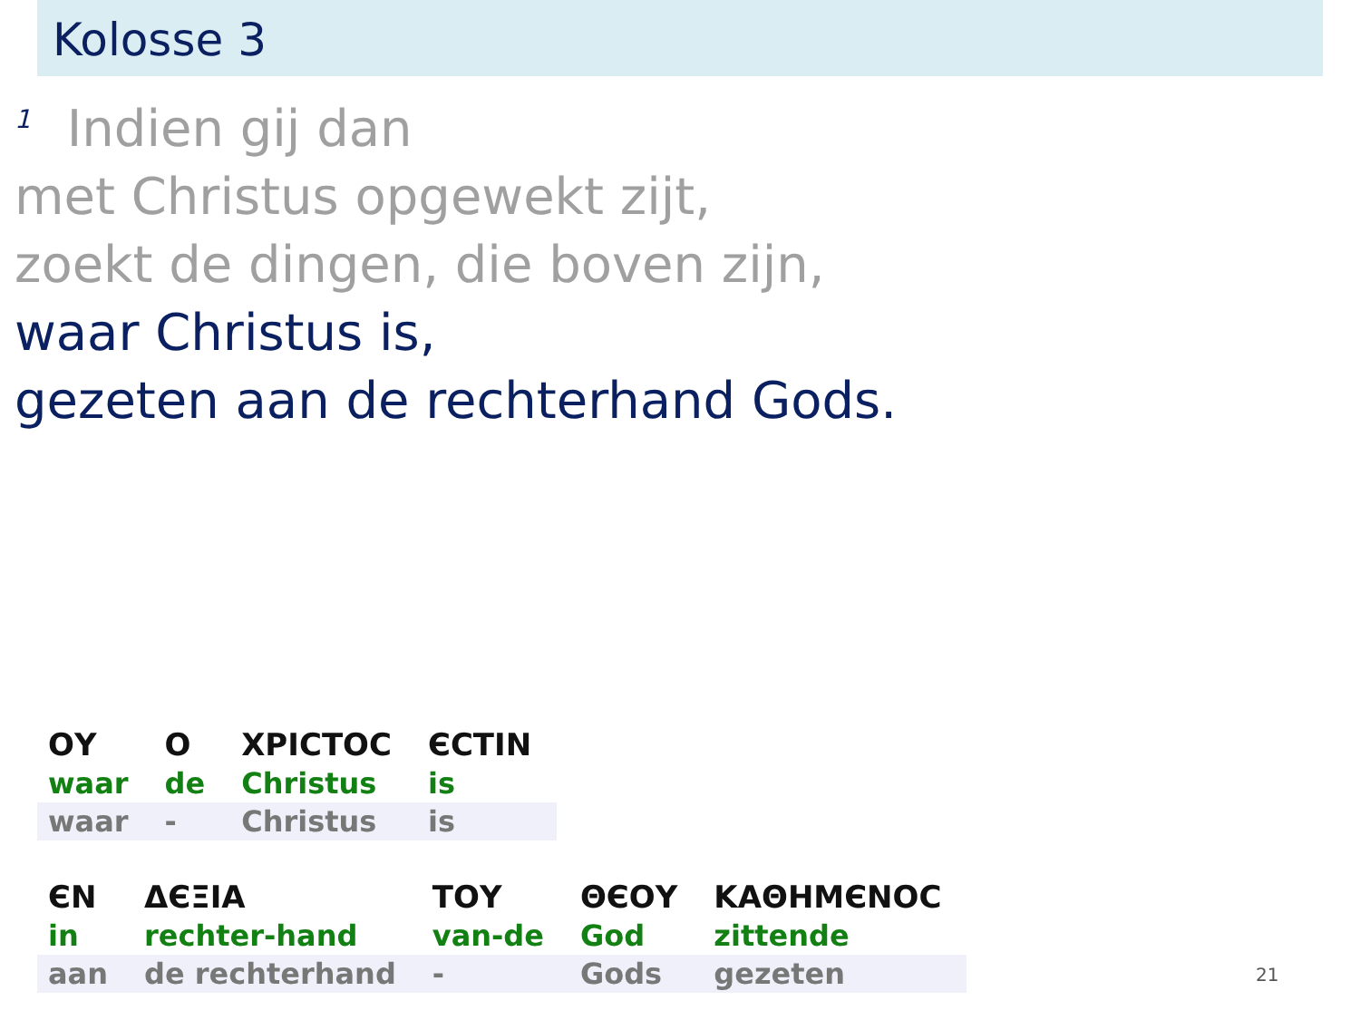Kolosse 3
<sup>1</sup> Indien gij dan
met Christus opgewekt zijt,
zoekt de dingen, die boven zijn,
waar Christus is,
gezeten aan de rechterhand Gods.
| ΟΥ | Ο | ΧΡΙϹΤΟϹ | ЄϹΤΙΝ |
| waar | de | Christus | is |
| waar | - | Christus | is |
| ЄΝ | ΔЄΞΙΑ | ΤΟΥ | ΘЄΟΥ | ΚΑΘΗΜЄΝΟϹ |
| in | rechter-hand | van-de | God | zittende |
| aan | de rechterhand | - | Gods | gezeten |
21